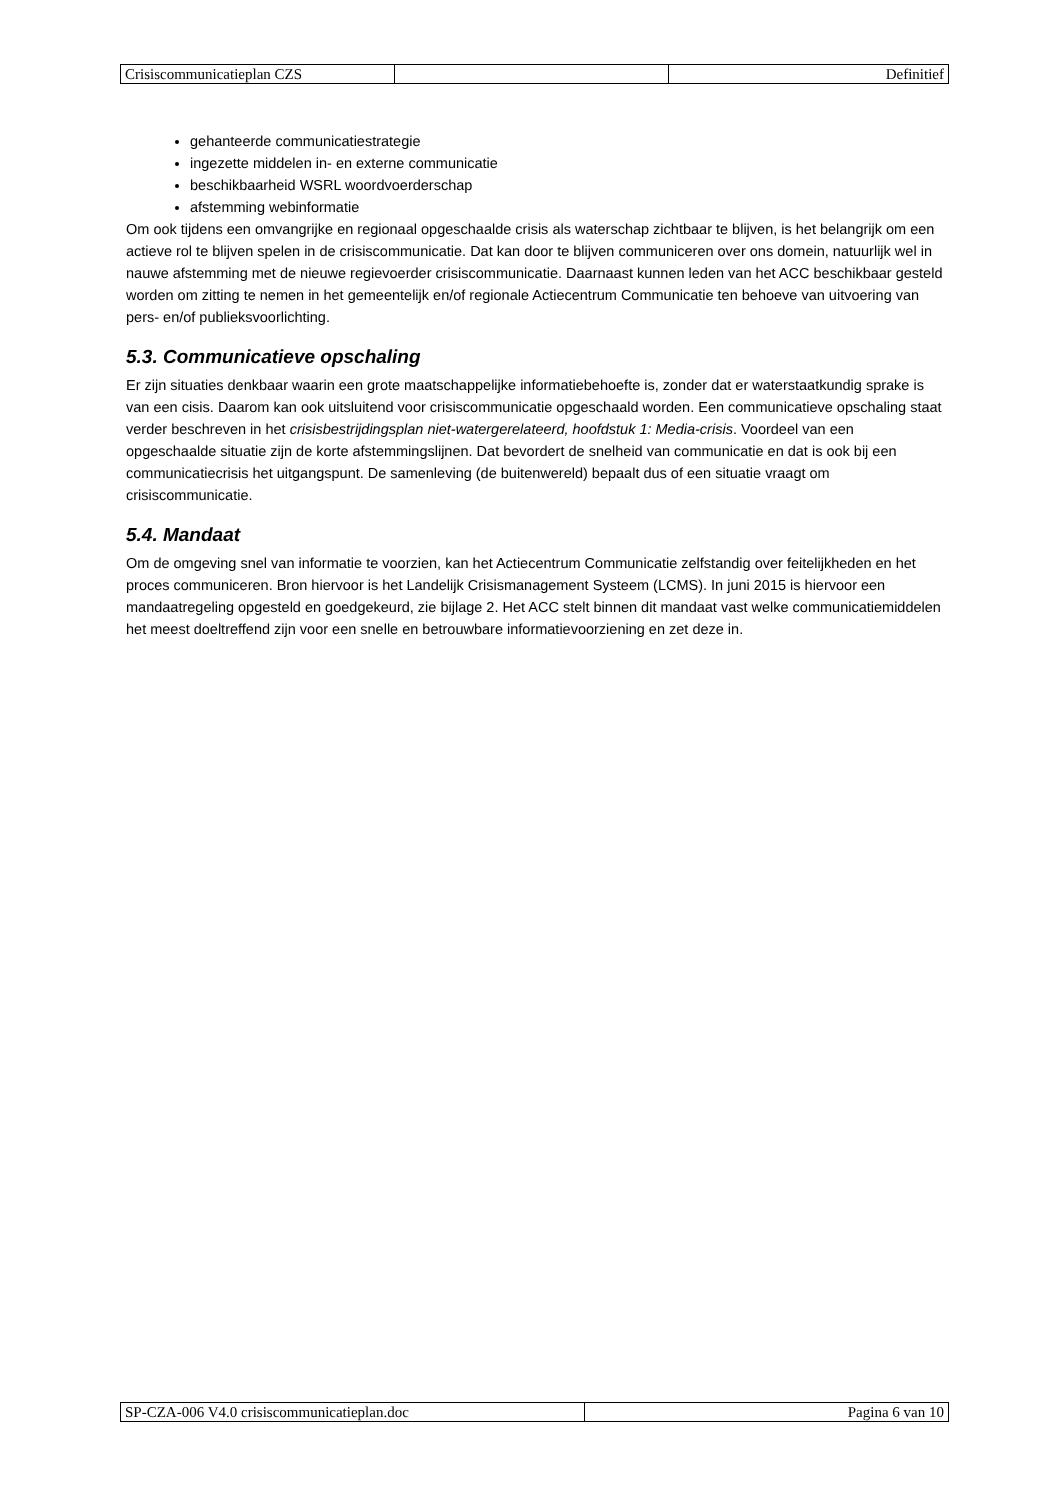| Crisiscommunicatieplan CZS | | Definitief |
gehanteerde communicatiestrategie
ingezette middelen in- en externe communicatie
beschikbaarheid WSRL woordvoerderschap
afstemming webinformatie
Om ook tijdens een omvangrijke en regionaal opgeschaalde crisis als waterschap zichtbaar te blijven, is het belangrijk om een actieve rol te blijven spelen in de crisiscommunicatie. Dat kan door te blijven communiceren over ons domein, natuurlijk wel in nauwe afstemming met de nieuwe regievoerder crisiscommunicatie. Daarnaast kunnen leden van het ACC beschikbaar gesteld worden om zitting te nemen in het gemeentelijk en/of regionale Actiecentrum Communicatie ten behoeve van uitvoering van pers- en/of publieksvoorlichting.
5.3. Communicatieve opschaling
Er zijn situaties denkbaar waarin een grote maatschappelijke informatiebehoefte is, zonder dat er waterstaatkundig sprake is van een cisis. Daarom kan ook uitsluitend voor crisiscommunicatie opgeschaald worden. Een communicatieve opschaling staat verder beschreven in het crisisbestrijdingsplan niet-watergerelateerd, hoofdstuk 1: Media-crisis. Voordeel van een opgeschaalde situatie zijn de korte afstemmingslijnen. Dat bevordert de snelheid van communicatie en dat is ook bij een communicatiecrisis het uitgangspunt. De samenleving (de buitenwereld) bepaalt dus of een situatie vraagt om crisiscommunicatie.
5.4. Mandaat
Om de omgeving snel van informatie te voorzien, kan het Actiecentrum Communicatie zelfstandig over feitelijkheden en het proces communiceren. Bron hiervoor is het Landelijk Crisismanagement Systeem (LCMS). In juni 2015 is hiervoor een mandaatregeling opgesteld en goedgekeurd, zie bijlage 2. Het ACC stelt binnen dit mandaat vast welke communicatiemiddelen het meest doeltreffend zijn voor een snelle en betrouwbare informatievoorziening en zet deze in.
| SP-CZA-006 V4.0 crisiscommunicatieplan.doc | Pagina 6 van 10 |